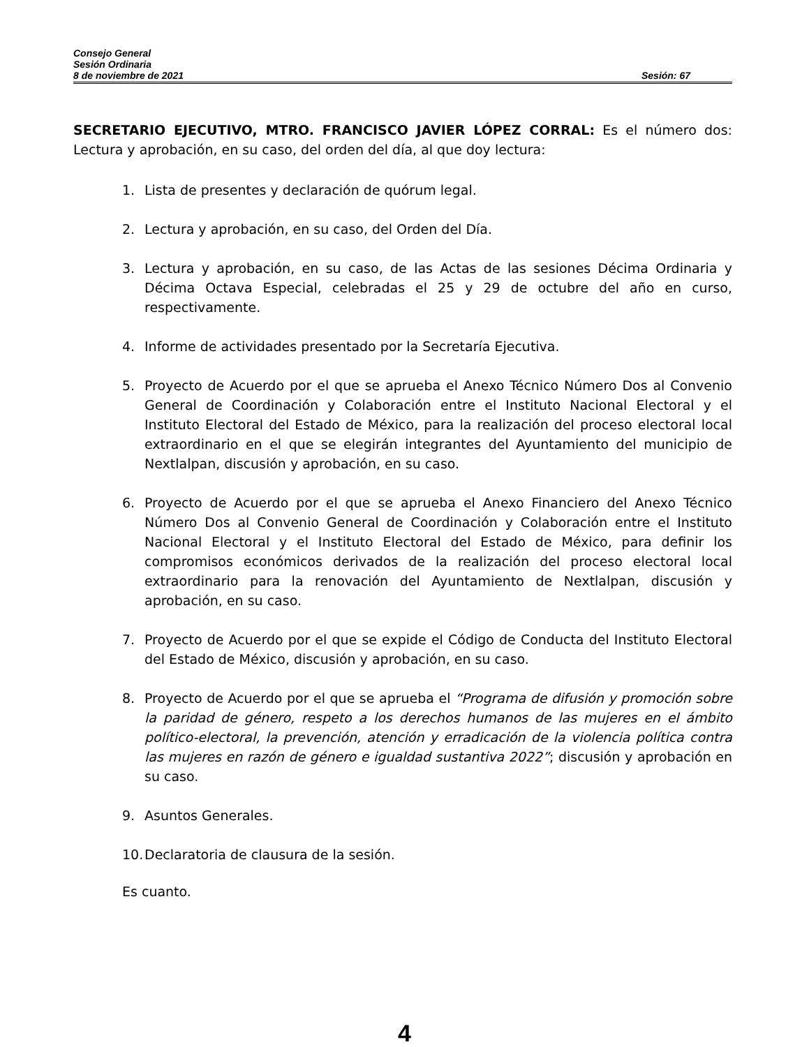Consejo General
Sesión Ordinaria
8 de noviembre de 2021 Sesión: 67
SECRETARIO EJECUTIVO, MTRO. FRANCISCO JAVIER LÓPEZ CORRAL: Es el número dos: Lectura y aprobación, en su caso, del orden del día, al que doy lectura:
1. Lista de presentes y declaración de quórum legal.
2. Lectura y aprobación, en su caso, del Orden del Día.
3. Lectura y aprobación, en su caso, de las Actas de las sesiones Décima Ordinaria y Décima Octava Especial, celebradas el 25 y 29 de octubre del año en curso, respectivamente.
4. Informe de actividades presentado por la Secretaría Ejecutiva.
5. Proyecto de Acuerdo por el que se aprueba el Anexo Técnico Número Dos al Convenio General de Coordinación y Colaboración entre el Instituto Nacional Electoral y el Instituto Electoral del Estado de México, para la realización del proceso electoral local extraordinario en el que se elegirán integrantes del Ayuntamiento del municipio de Nextlalpan, discusión y aprobación, en su caso.
6. Proyecto de Acuerdo por el que se aprueba el Anexo Financiero del Anexo Técnico Número Dos al Convenio General de Coordinación y Colaboración entre el Instituto Nacional Electoral y el Instituto Electoral del Estado de México, para definir los compromisos económicos derivados de la realización del proceso electoral local extraordinario para la renovación del Ayuntamiento de Nextlalpan, discusión y aprobación, en su caso.
7. Proyecto de Acuerdo por el que se expide el Código de Conducta del Instituto Electoral del Estado de México, discusión y aprobación, en su caso.
8. Proyecto de Acuerdo por el que se aprueba el “Programa de difusión y promoción sobre la paridad de género, respeto a los derechos humanos de las mujeres en el ámbito político-electoral, la prevención, atención y erradicación de la violencia política contra las mujeres en razón de género e igualdad sustantiva 2022”; discusión y aprobación en su caso.
9. Asuntos Generales.
10. Declaratoria de clausura de la sesión.
Es cuanto.
4